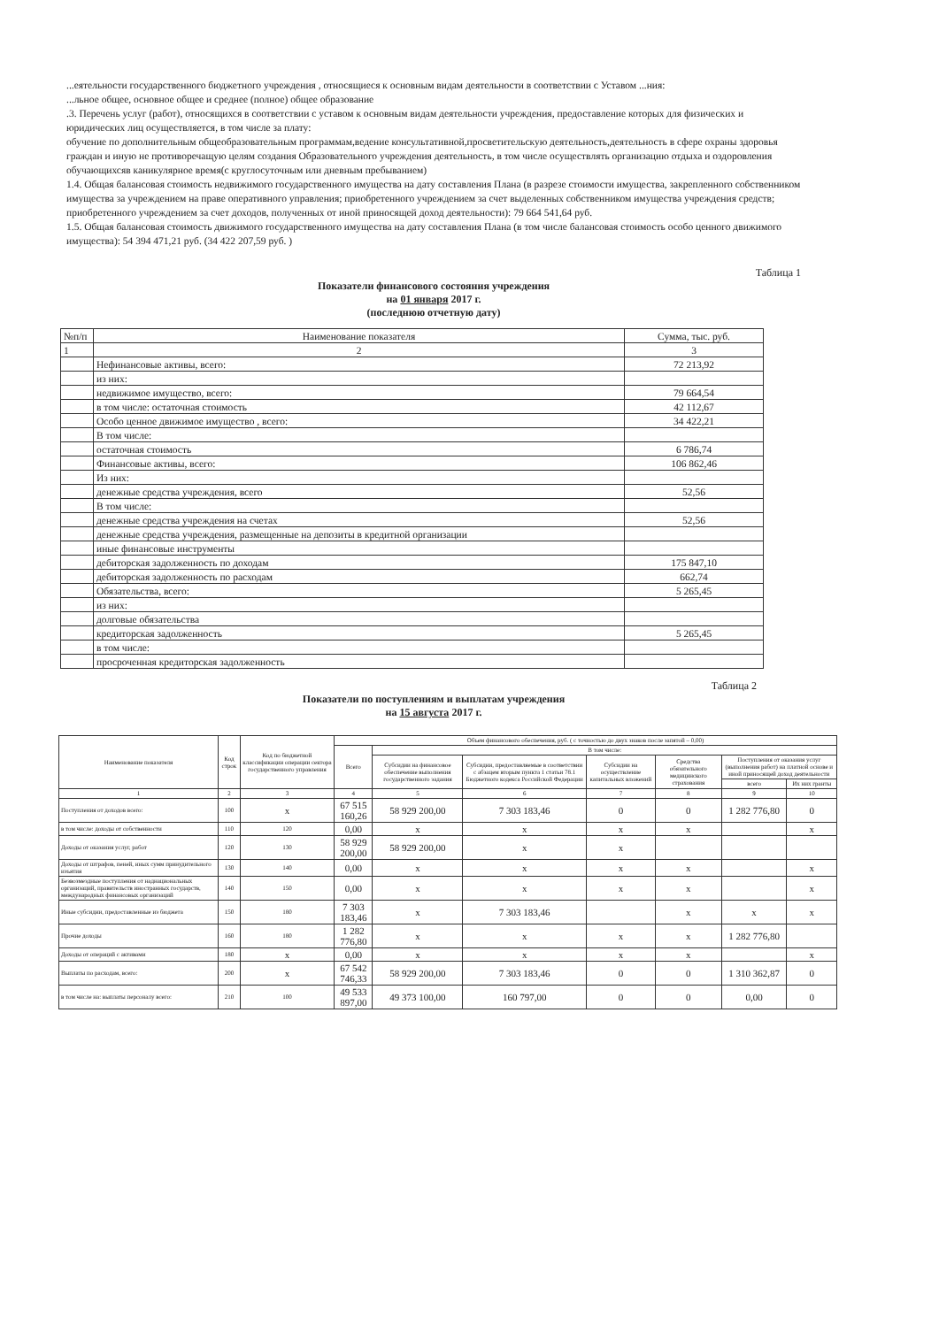...еятельности государственного бюджетного учреждения , относящиеся к основным видам деятельности в соответствии с Уставом ...ния:
...льное общее, основное общее и среднее (полное) общее образование
.3. Перечень услуг (работ), относящихся в соответствии с уставом к основным видам деятельности учреждения, предоставление которых для физических и юридических лиц осуществляется, в том числе за плату:
обучение по дополнительным общеобразовательным программам,ведение консультативной,просветительскую деятельность,деятельность в сфере охраны здоровья граждан и иную не противоречащую целям создания Образовательного учреждения деятельность, в том числе осуществлять организацию отдыха и оздоровления обучающихсяв каникулярное время(с круглосуточным или дневным пребыванием)
1.4. Общая балансовая стоимость недвижимого государственного имущества на дату составления Плана (в разрезе стоимости имущества, закрепленного собственником имущества за учреждением на праве оперативного управления; приобретенного учреждением за счет выделенных собственником имущества учреждения средств; приобретенного учреждением за счет доходов, полученных от иной приносящей доход деятельности): 79 664 541,64 руб.
1.5. Общая балансовая стоимость движимого государственного имущества на дату составления Плана (в том числе балансовая стоимость особо ценного движимого имущества): 54 394 471,21 руб. (34 422 207,59 руб. )
Таблица 1
Показатели финансового состояния учреждения
на 01 января 2017 г.
(последнюю отчетную дату)
| №п/п | Наименование показателя | Сумма, тыс. руб. |
| 1 | 2 | 3 |
| | Нефинансовые активы, всего: | 72 213,92 |
| | из них: | |
| | недвижимое имущество, всего: | 79 664,54 |
| | в том числе: остаточная стоимость | 42 112,67 |
| | Особо ценное движимое имущество , всего: | 34 422,21 |
| | В том числе: | |
| | остаточная стоимость | 6 786,74 |
| | Финансовые активы, всего: | 106 862,46 |
| | Из них: | |
| | денежные средства учреждения, всего | 52,56 |
| | В том числе: | |
| | денежные средства учреждения на счетах | 52,56 |
| | денежные средства учреждения, размещенные на депозиты в кредитной организации | |
| | иные финансовые инструменты | |
| | дебиторская задолженность по доходам | 175 847,10 |
| | дебиторская задолженность по расходам | 662,74 |
| | Обязательства, всего: | 5 265,45 |
| | из них: | |
| | долговые обязательства | |
| | кредиторская задолженность | 5 265,45 |
| | в том числе: | |
| | просроченная кредиторская задолженность | |
Таблица 2
Показатели по поступлениям и выплатам учреждения
на 15 августа 2017 г.
| Наименование показателя | Код строк | Код по бюджетной классификации операции сектора государственного управления | Объем финансового обеспечения, руб. ( с точностью до двух знаков после запятой – 0,00) | | | | | | |
| | | | Всего | В том числе: | | | | | |
| | | | | Субсидии на финансовое обеспечение выполнения государственного задания | Субсидии, предоставляемые в соответствии с абзацем вторым пункта 1 статьи 78.1 Бюджетного кодекса Российской Федерации | Субсидии на осуществление капитальных вложений | Средства обязательного медицинского страхования | Поступления от оказания услуг (выполнения работ) на платной основе и иной приносящей доход деятельности | |
| | | | | | | | | всего | Их них гранты |
| 1 | 2 | 3 | 4 | 5 | 6 | 7 | 8 | 9 | 10 |
| Поступления от доходов всего: | 100 | x | 67 515 160,26 | 58 929 200,00 | 7 303 183,46 | 0 | 0 | 1 282 776,80 | 0 |
| в том числе: доходы от собственности | 110 | 120 | 0,00 | x | x | x | x | | x |
| Доходы от оказания услуг, работ | 120 | 130 | 58 929 200,00 | 58 929 200,00 | x | x | | | |
| Доходы от штрафов, пеней, иных сумм принудительного изъятия | 130 | 140 | 0,00 | x | x | x | x | | x |
| Безвозмездные поступления от наднациональных организаций, правительств иностранных государств, международных финансовых организаций | 140 | 150 | 0,00 | x | x | x | x | | x |
| Иные субсидии, предоставленные из бюджета | 150 | 180 | 7 303 183,46 | x | 7 303 183,46 | | x | x | x |
| Прочие доходы | 160 | 180 | 1 282 776,80 | x | x | x | x | 1 282 776,80 | |
| Доходы от операций с активами | 180 | x | 0,00 | x | x | x | x | | x |
| Выплаты по расходам, всего: | 200 | x | 67 542 746,33 | 58 929 200,00 | 7 303 183,46 | 0 | 0 | 1 310 362,87 | 0 |
| в том числе на: выплаты персоналу всего: | 210 | 100 | 49 533 897,00 | 49 373 100,00 | 160 797,00 | 0 | 0 | 0,00 | 0 |